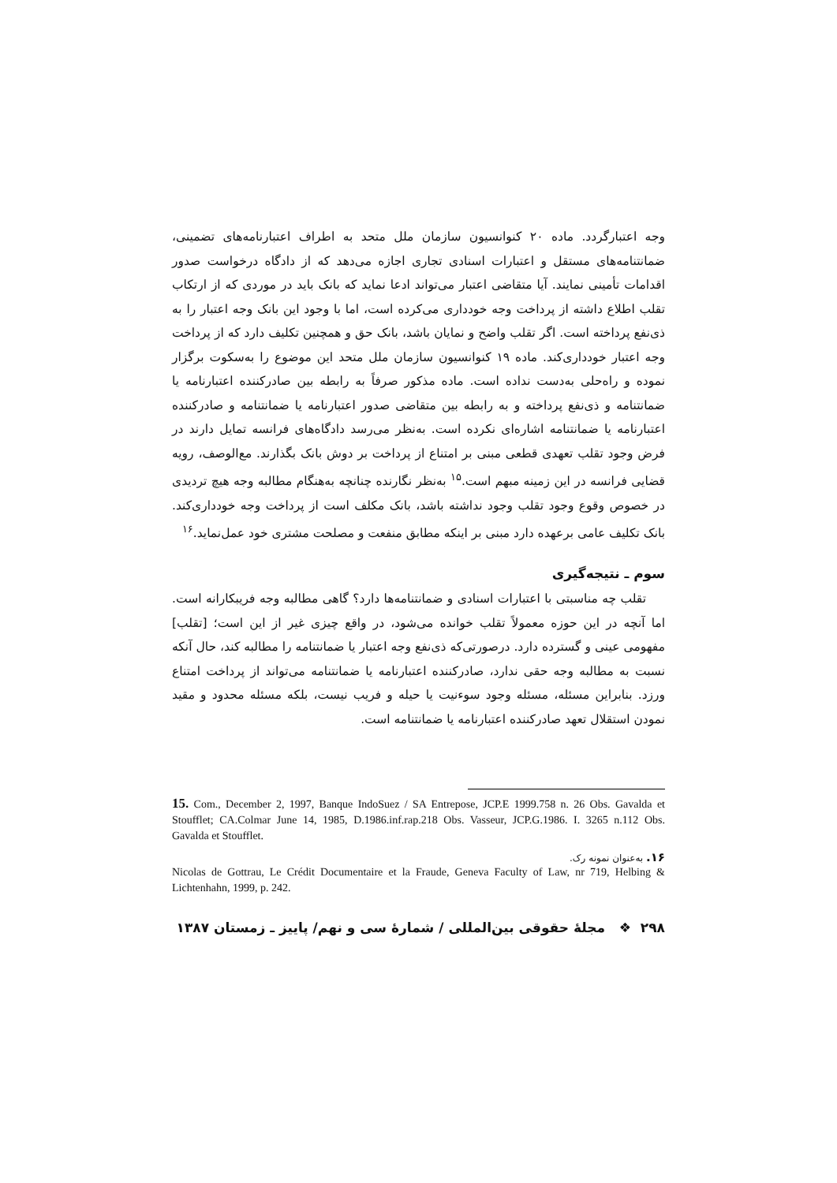وجه اعتبارگردد. ماده ۲۰ کنوانسیون سازمان ملل متحد به اطراف اعتبارنامه‌های تضمینی، ضمانتنامه‌های مستقل و اعتبارات اسنادی تجاری اجازه می‌دهد که از دادگاه درخواست صدور اقدامات تأمینی نمایند. آیا متقاضی اعتبار می‌تواند ادعا نماید که بانک باید در موردی که از ارتکاب تقلب اطلاع داشته از پرداخت وجه خودداری می‌کرده است، اما با وجود این بانک وجه اعتبار را به ذی‌نفع پرداخته است. اگر تقلب واضح و نمایان باشد، بانک حق و همچنین تکلیف دارد که از پرداخت وجه اعتبار خودداری‌کند. ماده ۱۹ کنوانسیون سازمان ملل متحد این موضوع را به‌سکوت برگزار نموده و راه‌حلی به‌دست نداده است. ماده مذکور صرفاً به رابطه بین صادرکننده اعتبارنامه یا ضمانتنامه و ذی‌نفع پرداخته و به رابطه بین متقاضی صدور اعتبارنامه یا ضمانتنامه و صادرکننده اعتبارنامه یا ضمانتنامه اشاره‌ای نکرده است. به‌نظر می‌رسد دادگاه‌های فرانسه تمایل دارند در فرض وجود تقلب تعهدی قطعی مبنی بر امتناع از پرداخت بر دوش بانک بگذارند. مع‌الوصف، رویه قضایی فرانسه در این زمینه مبهم است.<sup>۱۵</sup> به‌نظر نگارنده چنانچه به‌هنگام مطالبه وجه هیچ تردیدی در خصوص وقوع وجود تقلب وجود نداشته باشد، بانک مکلف است از پرداخت وجه خودداری‌کند. بانک تکلیف عامی برعهده دارد مبنی بر اینکه مطابق منفعت و مصلحت مشتری خود عمل‌نماید.<sup>۱۶</sup>
سوم ـ نتیجه‌گیری
تقلب چه مناسبتی با اعتبارات اسنادی و ضمانتنامه‌ها دارد؟ گاهی مطالبه وجه فریبکارانه است. اما آنچه در این حوزه معمولاً تقلب خوانده می‌شود، در واقع چیزی غیر از این است؛ [تقلب] مفهومی عینی و گسترده دارد. درصورتی‌که ذی‌نفع وجه اعتبار یا ضمانتنامه را مطالبه کند، حال آنکه نسبت به مطالبه وجه حقی ندارد، صادرکننده اعتبارنامه یا ضمانتنامه می‌تواند از پرداخت امتناع ورزد. بنابراین مسئله، مسئله وجود سوءنیت یا حیله و فریب نیست، بلکه مسئله محدود و مقید نمودن استقلال تعهد صادرکننده اعتبارنامه یا ضمانتنامه است.
15. Com., December 2, 1997, Banque IndoSuez / SA Entrepose, JCP.E 1999.758 n. 26 Obs. Gavalda et Stoufflet; CA.Colmar June 14, 1985, D.1986.inf.rap.218 Obs. Vasseur, JCP.G.1986. I. 3265 n.112 Obs. Gavalda et Stoufflet.
۱۶. به‌عنوان نمونه رک.
Nicolas de Gottrau, Le Crédit Documentaire et la Fraude, Geneva Faculty of Law, nr 719, Helbing & Lichtenhahn, 1999, p. 242.
۲۹۸ ❖ مجلهٔ حقوقی بین‌المللی / شمارهٔ سی و نهم/ پاییز ـ زمستان ۱۳۸۷